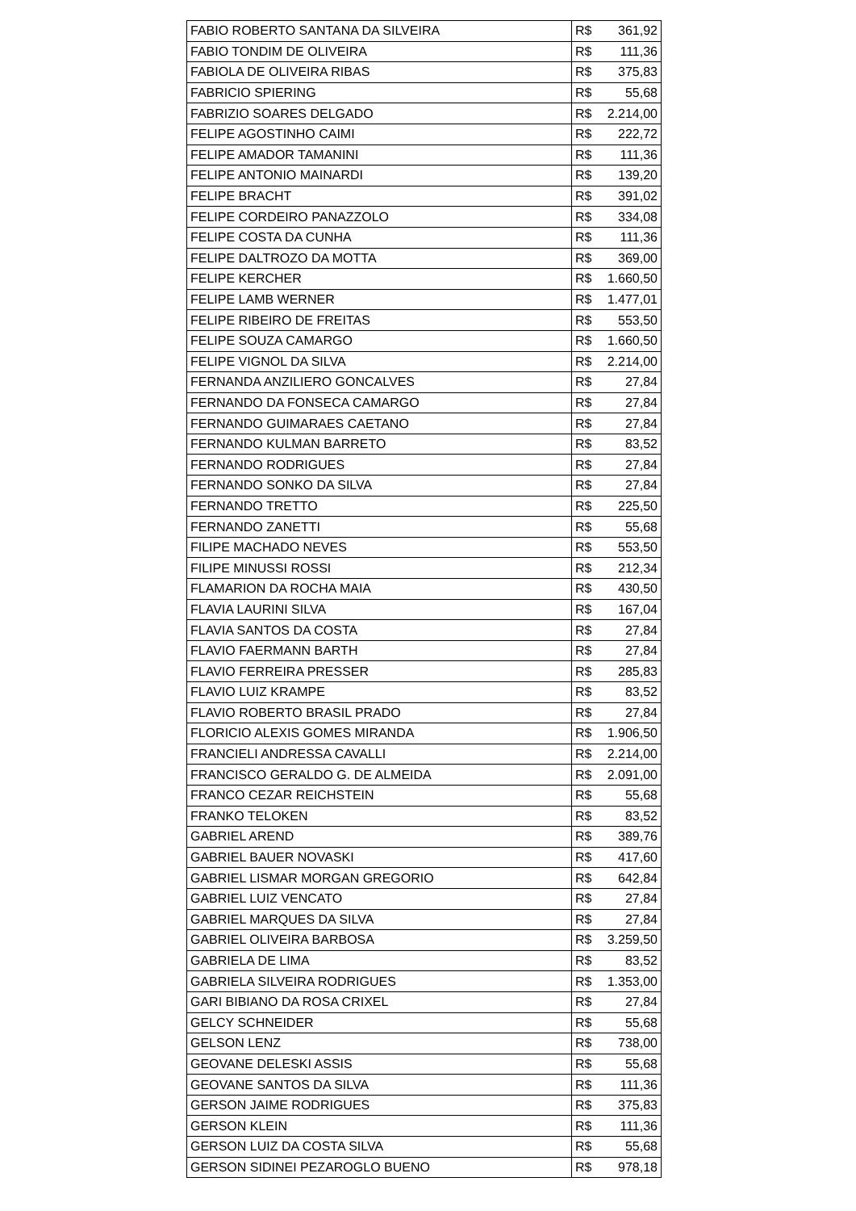| FABIO ROBERTO SANTANA DA SILVEIRA | R$ 361,92 |
| FABIO TONDIM DE OLIVEIRA | R$ 111,36 |
| FABIOLA DE OLIVEIRA RIBAS | R$ 375,83 |
| FABRICIO SPIERING | R$ 55,68 |
| FABRIZIO SOARES DELGADO | R$ 2.214,00 |
| FELIPE AGOSTINHO CAIMI | R$ 222,72 |
| FELIPE AMADOR TAMANINI | R$ 111,36 |
| FELIPE ANTONIO MAINARDI | R$ 139,20 |
| FELIPE BRACHT | R$ 391,02 |
| FELIPE CORDEIRO PANAZZOLO | R$ 334,08 |
| FELIPE COSTA DA CUNHA | R$ 111,36 |
| FELIPE DALTROZO DA MOTTA | R$ 369,00 |
| FELIPE KERCHER | R$ 1.660,50 |
| FELIPE LAMB WERNER | R$ 1.477,01 |
| FELIPE RIBEIRO DE FREITAS | R$ 553,50 |
| FELIPE SOUZA CAMARGO | R$ 1.660,50 |
| FELIPE VIGNOL DA SILVA | R$ 2.214,00 |
| FERNANDA ANZILIERO GONCALVES | R$ 27,84 |
| FERNANDO DA FONSECA CAMARGO | R$ 27,84 |
| FERNANDO GUIMARAES CAETANO | R$ 27,84 |
| FERNANDO KULMAN BARRETO | R$ 83,52 |
| FERNANDO RODRIGUES | R$ 27,84 |
| FERNANDO SONKO DA SILVA | R$ 27,84 |
| FERNANDO TRETTO | R$ 225,50 |
| FERNANDO ZANETTI | R$ 55,68 |
| FILIPE MACHADO NEVES | R$ 553,50 |
| FILIPE MINUSSI ROSSI | R$ 212,34 |
| FLAMARION DA ROCHA MAIA | R$ 430,50 |
| FLAVIA LAURINI SILVA | R$ 167,04 |
| FLAVIA SANTOS DA COSTA | R$ 27,84 |
| FLAVIO FAERMANN BARTH | R$ 27,84 |
| FLAVIO FERREIRA PRESSER | R$ 285,83 |
| FLAVIO LUIZ KRAMPE | R$ 83,52 |
| FLAVIO ROBERTO BRASIL PRADO | R$ 27,84 |
| FLORICIO ALEXIS GOMES MIRANDA | R$ 1.906,50 |
| FRANCIELI ANDRESSA CAVALLI | R$ 2.214,00 |
| FRANCISCO GERALDO G. DE ALMEIDA | R$ 2.091,00 |
| FRANCO CEZAR REICHSTEIN | R$ 55,68 |
| FRANKO TELOKEN | R$ 83,52 |
| GABRIEL AREND | R$ 389,76 |
| GABRIEL BAUER NOVASKI | R$ 417,60 |
| GABRIEL LISMAR MORGAN GREGORIO | R$ 642,84 |
| GABRIEL LUIZ VENCATO | R$ 27,84 |
| GABRIEL MARQUES DA SILVA | R$ 27,84 |
| GABRIEL OLIVEIRA BARBOSA | R$ 3.259,50 |
| GABRIELA DE LIMA | R$ 83,52 |
| GABRIELA SILVEIRA RODRIGUES | R$ 1.353,00 |
| GARI BIBIANO DA ROSA CRIXEL | R$ 27,84 |
| GELCY SCHNEIDER | R$ 55,68 |
| GELSON LENZ | R$ 738,00 |
| GEOVANE DELESKI ASSIS | R$ 55,68 |
| GEOVANE SANTOS DA SILVA | R$ 111,36 |
| GERSON JAIME RODRIGUES | R$ 375,83 |
| GERSON KLEIN | R$ 111,36 |
| GERSON LUIZ DA COSTA SILVA | R$ 55,68 |
| GERSON SIDINEI PEZAROGLO BUENO | R$ 978,18 |